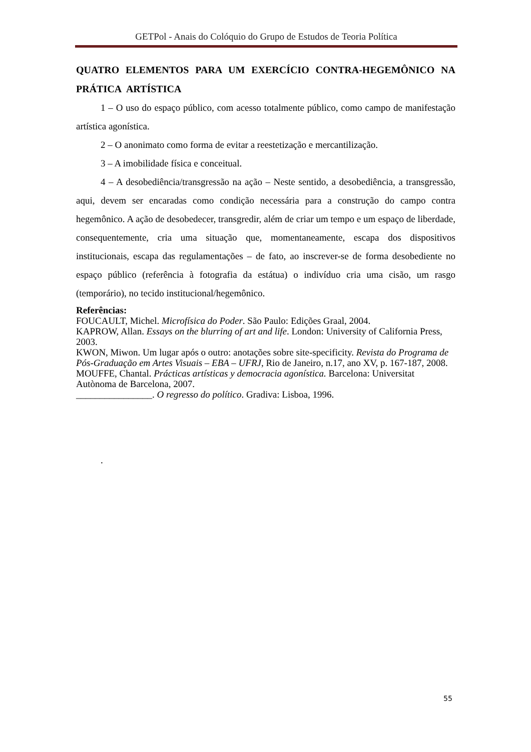GETPol - Anais do Colóquio do Grupo de Estudos de Teoria Política
QUATRO ELEMENTOS PARA UM EXERCÍCIO CONTRA-HEGEMÔNICO NA PRÁTICA ARTÍSTICA
1 – O uso do espaço público, com acesso totalmente público, como campo de manifestação artística agonística.
2 – O anonimato como forma de evitar a reestetização e mercantilização.
3 – A imobilidade física e conceitual.
4 – A desobediência/transgressão na ação – Neste sentido, a desobediência, a transgressão, aqui, devem ser encaradas como condição necessária para a construção do campo contra hegemônico. A ação de desobedecer, transgredir, além de criar um tempo e um espaço de liberdade, consequentemente, cria uma situação que, momentaneamente, escapa dos dispositivos institucionais, escapa das regulamentações – de fato, ao inscrever-se de forma desobediente no espaço público (referência à fotografia da estátua) o indivíduo cria uma cisão, um rasgo (temporário), no tecido institucional/hegemônico.
Referências:
FOUCAULT, Michel. Microfísica do Poder. São Paulo: Edições Graal, 2004.
KAPROW, Allan. Essays on the blurring of art and life. London: University of California Press, 2003.
KWON, Miwon. Um lugar após o outro: anotações sobre site-specificity. Revista do Programa de Pós-Graduação em Artes Visuais – EBA – UFRJ, Rio de Janeiro, n.17, ano XV, p. 167-187, 2008.
MOUFFE, Chantal. Prácticas artísticas y democracia agonística. Barcelona: Universitat Autònoma de Barcelona, 2007.
________________. O regresso do político. Gradiva: Lisboa, 1996.
.
55